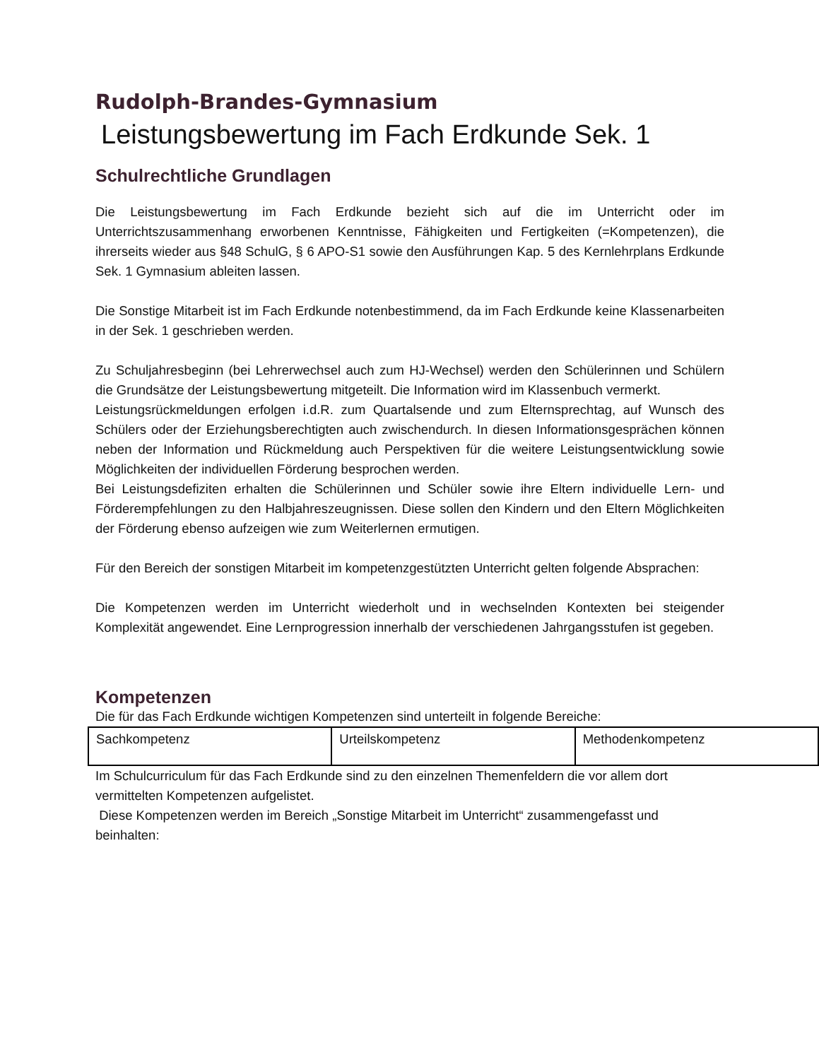Rudolph-Brandes-Gymnasium
Leistungsbewertung im Fach Erdkunde Sek. 1
Schulrechtliche Grundlagen
Die Leistungsbewertung im Fach Erdkunde bezieht sich auf die im Unterricht oder im Unterrichtszusammenhang erworbenen Kenntnisse, Fähigkeiten und Fertigkeiten (=Kompetenzen), die ihrerseits wieder aus §48 SchulG, § 6 APO-S1 sowie den Ausführungen Kap. 5 des Kernlehrplans Erdkunde Sek. 1 Gymnasium ableiten lassen.
Die Sonstige Mitarbeit ist im Fach Erdkunde notenbestimmend, da im Fach Erdkunde keine Klassenarbeiten in der Sek. 1 geschrieben werden.
Zu Schuljahresbeginn (bei Lehrerwechsel auch zum HJ-Wechsel) werden den Schülerinnen und Schülern die Grundsätze der Leistungsbewertung mitgeteilt. Die Information wird im Klassenbuch vermerkt.
Leistungsrückmeldungen erfolgen i.d.R. zum Quartalsende und zum Elternsprechtag, auf Wunsch des Schülers oder der Erziehungsberechtigten auch zwischendurch. In diesen Informationsgesprächen können neben der Information und Rückmeldung auch Perspektiven für die weitere Leistungsentwicklung sowie Möglichkeiten der individuellen Förderung besprochen werden.
Bei Leistungsdefiziten erhalten die Schülerinnen und Schüler sowie ihre Eltern individuelle Lern- und Förderempfehlungen zu den Halbjahreszeugnissen. Diese sollen den Kindern und den Eltern Möglichkeiten der Förderung ebenso aufzeigen wie zum Weiterlernen ermutigen.
Für den Bereich der sonstigen Mitarbeit im kompetenzgestützten Unterricht gelten folgende Absprachen:
Die Kompetenzen werden im Unterricht wiederholt und in wechselnden Kontexten bei steigender Komplexität angewendet. Eine Lernprogression innerhalb der verschiedenen Jahrgangsstufen ist gegeben.
Kompetenzen
Die für das Fach Erdkunde wichtigen Kompetenzen sind unterteilt in folgende Bereiche:
| Sachkompetenz | Urteilskompetenz | Methodenkompetenz |
Im Schulcurriculum für das Fach Erdkunde sind zu den einzelnen Themenfeldern die vor allem dort vermittelten Kompetenzen aufgelistet.
Diese Kompetenzen werden im Bereich „Sonstige Mitarbeit im Unterricht“ zusammengefasst und beinhalten: